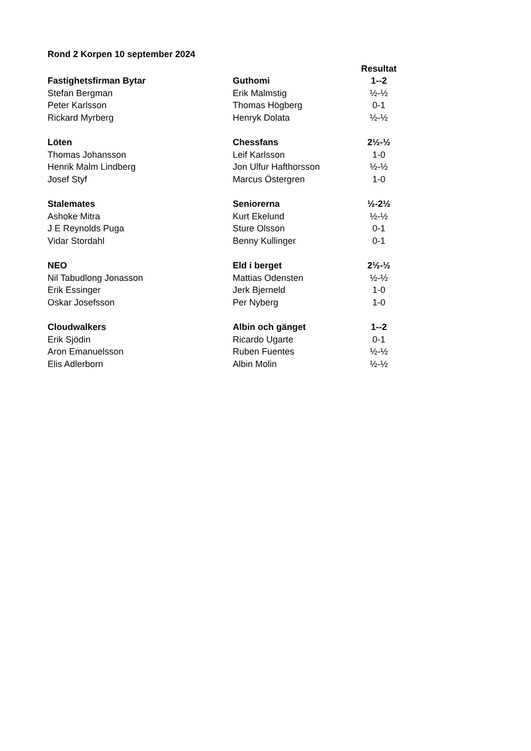Rond 2 Korpen 10 september 2024
| | | Resultat |
| Fastighetsfirman Bytar | Guthomi | 1--2 |
| Stefan Bergman | Erik Malmstig | ½-½ |
| Peter Karlsson | Thomas Högberg | 0-1 |
| Rickard Myrberg | Henryk Dolata | ½-½ |
| Löten | Chessfans | 2½-½ |
| Thomas Johansson | Leif Karlsson | 1-0 |
| Henrik Malm Lindberg | Jon Ulfur Hafthorsson | ½-½ |
| Josef Styf | Marcus Östergren | 1-0 |
| Stalemates | Seniorerna | ½-2½ |
| Ashoke Mitra | Kurt Ekelund | ½-½ |
| J E Reynolds Puga | Sture Olsson | 0-1 |
| Vidar Stordahl | Benny Kullinger | 0-1 |
| NEO | Eld i berget | 2½-½ |
| Nil Tabudlong Jonasson | Mattias Odensten | ½-½ |
| Erik Essinger | Jerk Bjerneld | 1-0 |
| Oskar Josefsson | Per Nyberg | 1-0 |
| Cloudwalkers | Albin och gänget | 1--2 |
| Erik Sjödin | Ricardo Ugarte | 0-1 |
| Aron Emanuelsson | Ruben Fuentes | ½-½ |
| Elis Adlerborn | Albin Molin | ½-½ |